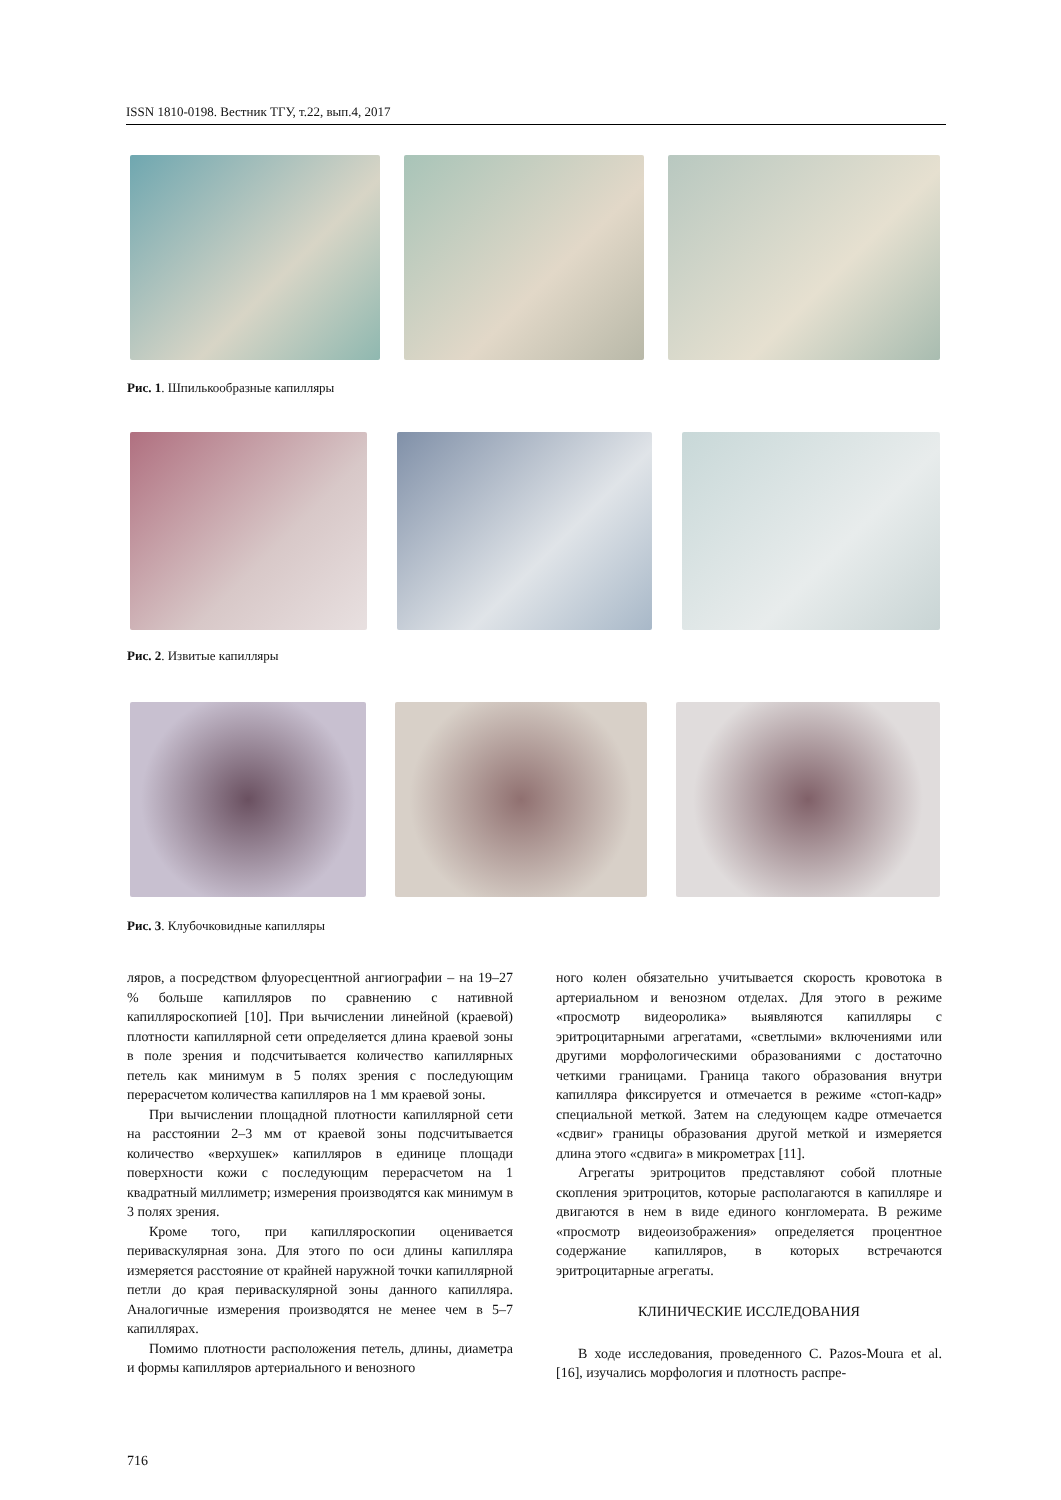ISSN 1810-0198. Вестник ТГУ, т.22, вып.4, 2017
Рис. 1. Шпилькообразные капилляры
Рис. 2. Извитые капилляры
Рис. 3. Клубочковидные капилляры
ляров, а посредством флуоресцентной ангиографии – на 19–27 % больше капилляров по сравнению с нативной капилляроскопией [10]. При вычислении линейной (краевой) плотности капиллярной сети определяется длина краевой зоны в поле зрения и подсчитывается количество капиллярных петель как минимум в 5 полях зрения с последующим перерасчетом количества капилляров на 1 мм краевой зоны.
При вычислении площадной плотности капиллярной сети на расстоянии 2–3 мм от краевой зоны подсчитывается количество «верхушек» капилляров в единице площади поверхности кожи с последующим перерасчетом на 1 квадратный миллиметр; измерения производятся как минимум в 3 полях зрения.
Кроме того, при капилляроскопии оценивается периваскулярная зона. Для этого по оси длины капилляра измеряется расстояние от крайней наружной точки капиллярной петли до края периваскулярной зоны данного капилляра. Аналогичные измерения производятся не менее чем в 5–7 капиллярах.
Помимо плотности расположения петель, длины, диаметра и формы капилляров артериального и венозного
ного колен обязательно учитывается скорость кровотока в артериальном и венозном отделах. Для этого в режиме «просмотр видеоролика» выявляются капилляры с эритроцитарными агрегатами, «светлыми» включениями или другими морфологическими образованиями с достаточно четкими границами. Граница такого образования внутри капилляра фиксируется и отмечается в режиме «стоп-кадр» специальной меткой. Затем на следующем кадре отмечается «сдвиг» границы образования другой меткой и измеряется длина этого «сдвига» в микрометрах [11].
Агрегаты эритроцитов представляют собой плотные скопления эритроцитов, которые располагаются в капилляре и двигаются в нем в виде единого конгломерата. В режиме «просмотр видеоизображения» определяется процентное содержание капилляров, в которых встречаются эритроцитарные агрегаты.
КЛИНИЧЕСКИЕ ИССЛЕДОВАНИЯ
В ходе исследования, проведенного C. Pazos-Moura et al. [16], изучались морфология и плотность распре-
716